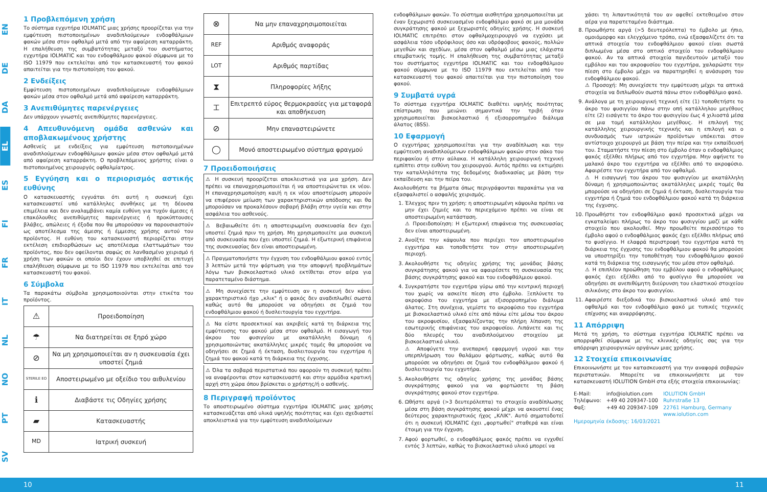EN
DE
DA
EL
ES
FI
FR
IT
NL
NO
PT
SV
1 Προβλεπόμενη χρήση
Το σύστημα εγχυτήρα IOLMATIC μιας χρήσης προορίζεται για την εμφύτευση πιστοποιημένων αναδιπλούμενων ενδοφθάλμιων φακών μέσα στον οφθαλμό μετά από την αφαίρεση καταρράκτη. Η επαλήθευση της συμβατότητας μεταξύ του συστήματος εγχυτήρα IOLMATIC και του ενδοφθάλμιου φακού σύμφωνα με το ISO 11979 που εκτελείται από τον κατασκευαστή του φακού απαιτείται για την πιστοποίηση του φακού.
2 Ενδείξεις
Εμφύτευση πιστοποιημένων αναδιπλούμενων ενδοφθάλμιων φακών μέσα στον οφθαλμό μετά από αφαίρεση καταρράκτη.
3 Ανεπιθύμητες παρενέργειες
Δεν υπάρχουν γνωστές ανεπιθύμητες παρενέργειες.
4 Απευθυνόμενη ομάδα ασθενών και αποβλακωμένους χρήστης
Ασθενείς με ενδείξεις για εμφύτευση πιστοποιημένων αναδιπλούμενων ενδοφθάλμιων φακών μέσα στον οφθαλμό μετά από αφαίρεση καταρράκτη. Ο προβλεπόμενος χρήστης είναι ο πιστοποιημένος χειρουργός οφθαλμίατρος.
5 Εγγύηση και ο περιορισμός αστικής ευθύνης
Ο κατασκευαστής εγγυάται ότι αυτή η συσκευή έχει κατασκευαστεί υπό κατάλληλες συνθήκες με τη δέουσα επιμέλεια και δεν αναλαμβάνει καμία ευθύνη για τυχόν άμεσες ή επακόλουθες ανεπιθύμητες παρενέργειες ή προκύπτουσες βλάβες, απώλειες ή έξοδα που θα μπορούσαν να παρουσιαστούν ως αποτέλεσμα της άμεσης ή έμμεσης χρήσης αυτού του προϊόντος. Η ευθύνη του κατασκευαστή περιορίζεται στην εκτέλεση επιδιορθώσεων ως αποτέλεσμα ελαττωμάτων του προϊόντος, που δεν οφείλονται σαφώς σε λανθασμένο χειρισμό ή χρήση των φακών οι οποίοι δεν έχουν υποβληθεί σε επιτυχή επαλήθευση σύμφωνα με το ISO 11979 που εκτελείται από τον κατασκευαστή του φακού.
6 Σύμβολα
Τα παρακάτω σύμβολα χρησιμοποιούνται στην ετικέτα του προϊόντος.
| ⚠ | Προειδοποίηση |
| ☂ | Να διατηρείται σε ξηρό χώρο |
| ⊘ | Να μη χρησιμοποιείται αν η συσκευασία έχει υποστεί ζημιά |
| STERILE EO | Αποστειρωμένο με οξείδιο του αιθυλενίου |
| ℹ | Διαβάστε τις Οδηγίες χρήσης |
| ▰ | Κατασκευαστής |
| MD | Ιατρική συσκευή |
| ⊗ | Να μην επαναχρησιμοποιείται |
| REF | Αριθμός αναφοράς |
| LOT | Αριθμός παρτίδας |
| ⧗ | Πληροφορίες λήξης |
| ⌶ | Επιτρεπτό εύρος θερμοκρασίες για μεταφορά και αποθήκευση |
| ⊘ | Μην επαναστειρώνετε |
| ◯ | Μονό αποστειρωμένο σύστημα φραγμού |
7 Προειδοποιήσεις
⚠ Η συσκευή προορίζεται αποκλειστικά για μια χρήση. Δεν πρέπει να επαναχρησιμοποιείται ή να αποστειρώνεται εκ νέου. Η επαναχρησιμοποίηση και/ή η εκ νέου αποστείρωση μπορούν να επιφέρουν μείωση των χαρακτηριστικών απόδοσης και θα μπορούσαν να προκαλέσουν σοβαρή βλάβη στην υγεία και στην ασφάλεια του ασθενούς.
⚠ Βεβαιωθείτε ότι η αποστειρωμένη συσκευασία δεν έχει υποστεί ζημιά πριν τη χρήση. Μη χρησιμοποιείτε μια συσκευή από συσκευασία που έχει υποστεί ζημιά. Η εξωτερική επιφάνεια της συσκευασίας δεν είναι αποστειρωμένη.
⚠ Πραγματοποιήστε την έγχυση του ενδοφθάλμιου φακού εντός 3 λεπτών μετά την φόρτωση για την αποφυγή προβλημάτων λόγω των βισκοελαστικό υλικό εκτίθεται στον αέρα για παρατεταμένο διάστημα.
⚠ Μη συνεχίσετε την εμφύτευση αν η συσκευή δεν κάνει χαρακτηριστικό ήχο „κλικ" ή ο φακός δεν αναδιπλωθεί σωστά καθώς αυτό θα μπορούσε να οδηγήσει σε ζημιά του ενδοφθάλμιου φακού ή δυσλειτουργία του εγχυτήρα.
⚠ Να είστε προσεκτικοί και ακριβείς κατά τη διάρκεια της εμφύτευσης του φακού μέσα στον οφθαλμό. Η εισαγωγή του άκρου του φυσιγγίου με ακατάλληλη δύναμη ή χρησιμοποιώντας ακατάλληλες μικρές τομές θα μπορούσε να οδηγήσει σε ζημιά ή έκταση, δυσλειτουργία του εγχυτήρα ή ζημιά του φακού κατά τη διάρκεια της έγχυσης.
⚠ Όλα τα σοβαρά περιστατικά που αφορούν τη συσκευή πρέπει να αναφέρονται στον κατασκευαστή και στην αρμόδια κρατική αρχή στη χώρα όπου βρίσκεται ο χρήστης/ή ο ασθενής.
8 Περιγραφή προϊόντος
Το αποστειρωμένο σύστημα εγχυτήρα IOLMATIC μιας χρήσης κατασκευάζεται από υλικά υψηλής ποιότητας και έχει σχεδιαστεί αποκλειστικά για την εμφύτευση αναδιπλούμενων
ενδοφθάλμιων φακών. Το σύστημα αισθητήρα χρησιμοποιείται με έναν ξεχωριστό συσκευασμένο ενδοφθάλμιο φακό σε μια μονάδα συγκράτησης φακού με ξεχωριστές οδηγίες χρήσης. Η συσκευή IOLMATIC επιτρέπει στον οφθαλμοχειρουργό να εγχύσει με ασφάλεια τόσο υδρόφιλους όσο και υδρόφοβους φακούς, πολλών μεγεθών και σχεδίων, μέσα στον οφθαλμό μέσω μιας ελάχιστα επεμβατικής τομής. Η επαλήθευση της συμβατότητας μεταξύ του συστήματος εγχυτήρα IOLMATIC και του ενδοφθάλμιου φακού σύμφωνα με το ISO 11979 που εκτελείται από τον κατασκευαστή του φακού απαιτείται για την πιστοποίηση του φακού.
9 Συμβατά υγρά
Το σύστημα εγχυτήρα IOLMATIC διαθέτει υψηλής ποιότητας επίστρωση που μειώνει σημαντικά την τριβή όταν χρησιμοποιείται βισκοελαστικό ή εξισορροπημένο διάλυμα άλατος (BSS).
10 Εφαρμογή
Ο εγχυτήρας χρησιμοποιείται για την αναδίπλωση και την εμφύτευση αναδιπλούμενων ενδοφθάλμιων φακών στον σάκο του περιφακίου ή στην αύλακα. Η κατάλληλη χειρουργική τεχνική εμπίπτει στην ευθύνη του χειρουργού. Αυτός πρέπει να εκτιμήσει την καταλληλότητα της δεδομένης διαδικασίας με βάση την εκπαίδευση και την πείρα του.
Ακολουθήστε τα βήματα όπως περιγράφονται παρακάτω για να εξασφαλιστεί ο ασφαλής χειρισμός.
1. Έλεγχος πριν τη χρήση: η αποστειρωμένη κάψουλα πρέπει να μην έχει ζημιές και το περιεχόμενο πρέπει να είναι σε αποστειρωμένη κατάσταση.
⚠ Προειδοποίηση: Η εξωτερική επιφάνεια της συσκευασίας δεν είναι αποστειρωμένη.
2. Ανοίξτε την κάψουλα που περιέχει τον αποστειρωμένο εγχυτήρα και τοποθετήστε τον στην αποστειρωμένη περιοχή.
3. Ακολουθήστε τις οδηγίες χρήσης της μονάδας βάσης συγκράτησης φακού για να αφαιρέσετε τη συσκευασία της βάσης συγκράτησης φακού και του ενδοφθάλμιου φακού.
4. Συγκρατήστε τον εγχυτήρα γύρω από την κεντρική περιοχή του χωρίς να ασκείτε πίεση στο έμβολο. Ξεπλύνετε το ακροφύσιο του εγχυτήρα με εξισορροπημένο διάλυμα άλατος. Στη συνέχεια, γεμίστε το ακροφύσιο του εγχυτήρα με βισκοελαστικό υλικό είτε από πάνω είτε μέσω του άκρου του ακροφυσίου, εξασφαλίζοντας την πλήρη λίπανση της εσωτερικής επιφάνειας του ακροφυσίου. Λιπάνετε και τις δύο πλευρές του αναδιπλούμενου στοιχείου με βισκοελαστικό υλικό.
⚠ Αποφύγετε την ανεπαρκή εφαρμογή υγρού και την υπερπλήρωση του θαλάμου φόρτωσης, καθώς αυτό θα μπορούσε να οδηγήσει σε ζημιά του ενδοφθάλμιου φακού ή δυσλειτουργία του εγχυτήρα.
5. Ακολουθήστε τις οδηγίες χρήσης της μονάδας βάσης συγκράτησης φακού για να φορτώσετε τη βάση συγκράτησης φακού στον εγχυτήρα.
6. Ωθήστε αργά (>3 δευτερόλεπτα) το στοιχείο αναδίπλωσης μέσα στη βάση συγκράτησης φακού μέχρι να ακουστεί ένας δεύτερος χαρακτηριστικός ήχος „ΚΛΙΚ". Αυτό σηματοδοτεί ότι η συσκευή IOLMATIC έχει „φορτωθεί" σταθερά και είναι έτοιμη για την έγχυση.
7. Αφού φορτωθεί, ο ενδοφθάλμιος φακός πρέπει να εγχυθεί εντός 3 λεπτών, καθώς το βισκοελαστικό υλικό μπορεί να
χάσει τη λιπαντικότητά του αν αφεθεί εκτεθειμένο στον αέρα για παρατεταμένο διάστημα.
8. Προωθήστε αργά (>5 δευτερόλεπτα) το έμβολο με ήπιο, ομοιόμορφο και ελεγχόμενο τρόπο, ενώ εξασφαλίζετε ότι τα απτικά στοιχεία του ενδοφθάλμιου φακού είναι σωστά διπλωμένα μέσα στο οπτικό στοιχείο του ενδοφθάλμιου φακού. Αν τα απτικά στοιχεία παγιδευτούν μεταξύ του εμβόλου και του ακροφυσίου του εγχυτήρα, χαλαρώστε την πίεση στο έμβολο μέχρι να παρατηρηθεί η ανάσυρση του ενδοφθάλμιου φακού.
⚠ Προσοχή: Μη συνεχίσετε την εμφύτευση μέχρι τα απτικά στοιχεία να διπλωθούν σωστά πάνω στον ενδοφθάλμιο φακό.
9. Ανάλογα με τη χειρουργική τεχνική είτε (1) τοποθετήστε το άκρο του φυσιγγίου πάνω στην οπή κατάλληλου μεγέθους είτε (2) εισάγετε το άκρο του φυσιγγίου έως 4 χιλιοστά μέσα σε μια τομή κατάλληλου μεγέθους. Η επιλογή της κατάλληλης χειρουργικής τεχνικής και η επιλογή και ο συνδυασμός των ιατρικών προϊόντων υπόκειται στον αντίστοιχο χειρουργό με βάση την πείρα και την εκπαίδευσή του. Σταματήστε την πίεση στο έμβολο όταν ο ενδοφθάλμιος φακός εξέλθει πλήρως από τον εγχυτήρα. Μην αφήνετε το μαλακό άκρο του εγχυτήρα να εξέλθει από το ακροφύσιο. Αφαιρέστε τον εγχυτήρα από τον οφθαλμό.
⚠ Η εισαγωγή του άκρου του φυσιγγίου με ακατάλληλη δύναμη ή χρησιμοποιώντας ακατάλληλες μικρές τομές θα μπορούσε να οδηγήσει σε ζημιά ή έκταση, δυσλειτουργία του εγχυτήρα ή ζημιά του ενδοφθάλμιου φακού κατά τη διάρκεια της έγχυσης.
10. Προωθήστε τον ενδοφθάλμιο φακό προσεκτικά μέχρι να εγκαταλείψει πλήρως το άκρο του φυσιγγίου μαζί με κάθε στοιχείο που ακολουθεί. Μην προωθείτε περισσότερο το έμβολο αφού ο ενδοφθάλμιος φακός έχει εξέλθει πλήρως από το φυσίγγιο. Η ελαφρά περιστροφή του εγχυτήρα κατά τη διάρκεια της έγχυσης του ενδοφθάλμιου φακού θα μπορούσε να υποστηρίξει την τοποθέτηση του ενδοφθάλμιου φακού κατά τη διάρκεια της εισαγωγής του μέσα στον οφθαλμό.
⚠ Η επιπλέον προώθηση του εμβόλου αφού ο ενδοφθάλμιος φακός έχει εξέλθει από το φυσίγγιο θα μπορούσε να οδηγήσει σε ανεπιθύμητη διεύρυνση του ελαστικού στοιχείου σιλικόνης στο άκρο του φυσιγγίου.
11. Αφαιρέστε διεξοδικά του βισκοελαστικό υλικό από τον οφθαλμό και τον ενδοφθάλμιο φακό με τυπικές τεχνικές επίχυσης και αναρρόφησης.
11 Απόρριψη
Μετά τη χρήση, το σύστημα εγχυτήρα IOLMATIC πρέπει να απορριφθεί σύμφωνα με τις κλινικές οδηγίες σας για την απόρριψη χειρουργικών οργάνων μιας χρήσης.
12 Στοιχεία επικοινωνίας
Επικοινωνήστε με τον κατασκευαστή για την αναφορά σοβαρών περιστατικών. Μπορείτε να επικοινωνήσετε με τον κατασκευαστή IOLUTION GmbH στα εξής στοιχεία επικοινωνίας:
E-Mail:
Τηλέφωνο:
Φαξ:
info@iolution.com
+49 40 209347-100
+49 40 209347-109
IOLUTION GmbH
Ruhrstraße 13
22761 Hamburg, Germany
www.iolution.com
Ημερομηνία έκδοσης: 16/03/2021
10 11